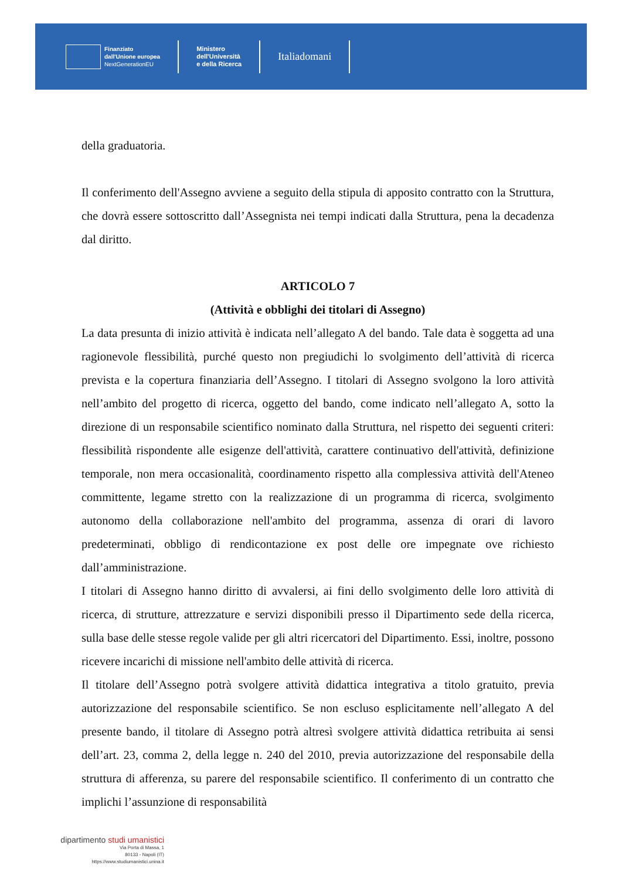Finanziato
dall'Unione europea
NextGenerationEU
Ministero
dell'Università
e della Ricerca
Italiadomani
della graduatoria.
Il conferimento dell'Assegno avviene a seguito della stipula di apposito contratto con la Struttura, che dovrà essere sottoscritto dall’Assegnista nei tempi indicati dalla Struttura, pena la decadenza dal diritto.
ARTICOLO 7
(Attività e obblighi dei titolari di Assegno)
La data presunta di inizio attività è indicata nell’allegato A del bando. Tale data è soggetta ad una ragionevole flessibilità, purché questo non pregiudichi lo svolgimento dell’attività di ricerca prevista e la copertura finanziaria dell’Assegno. I titolari di Assegno svolgono la loro attività nell’ambito del progetto di ricerca, oggetto del bando, come indicato nell’allegato A, sotto la direzione di un responsabile scientifico nominato dalla Struttura, nel rispetto dei seguenti criteri: flessibilità rispondente alle esigenze dell'attività, carattere continuativo dell'attività, definizione temporale, non mera occasionalità, coordinamento rispetto alla complessiva attività dell'Ateneo committente, legame stretto con la realizzazione di un programma di ricerca, svolgimento autonomo della collaborazione nell'ambito del programma, assenza di orari di lavoro predeterminati, obbligo di rendicontazione ex post delle ore impegnate ove richiesto dall’amministrazione.
I titolari di Assegno hanno diritto di avvalersi, ai fini dello svolgimento delle loro attività di ricerca, di strutture, attrezzature e servizi disponibili presso il Dipartimento sede della ricerca, sulla base delle stesse regole valide per gli altri ricercatori del Dipartimento. Essi, inoltre, possono ricevere incarichi di missione nell'ambito delle attività di ricerca.
Il titolare dell’Assegno potrà svolgere attività didattica integrativa a titolo gratuito, previa autorizzazione del responsabile scientifico. Se non escluso esplicitamente nell’allegato A del presente bando, il titolare di Assegno potrà altresì svolgere attività didattica retribuita ai sensi dell’art. 23, comma 2, della legge n. 240 del 2010, previa autorizzazione del responsabile della struttura di afferenza, su parere del responsabile scientifico. Il conferimento di un contratto che implichi l’assunzione di responsabilità
dipartimento studi umanistici
Via Porta di Massa, 1
80133 - Napoli (IT)
https://www.studiumanistici.unina.it